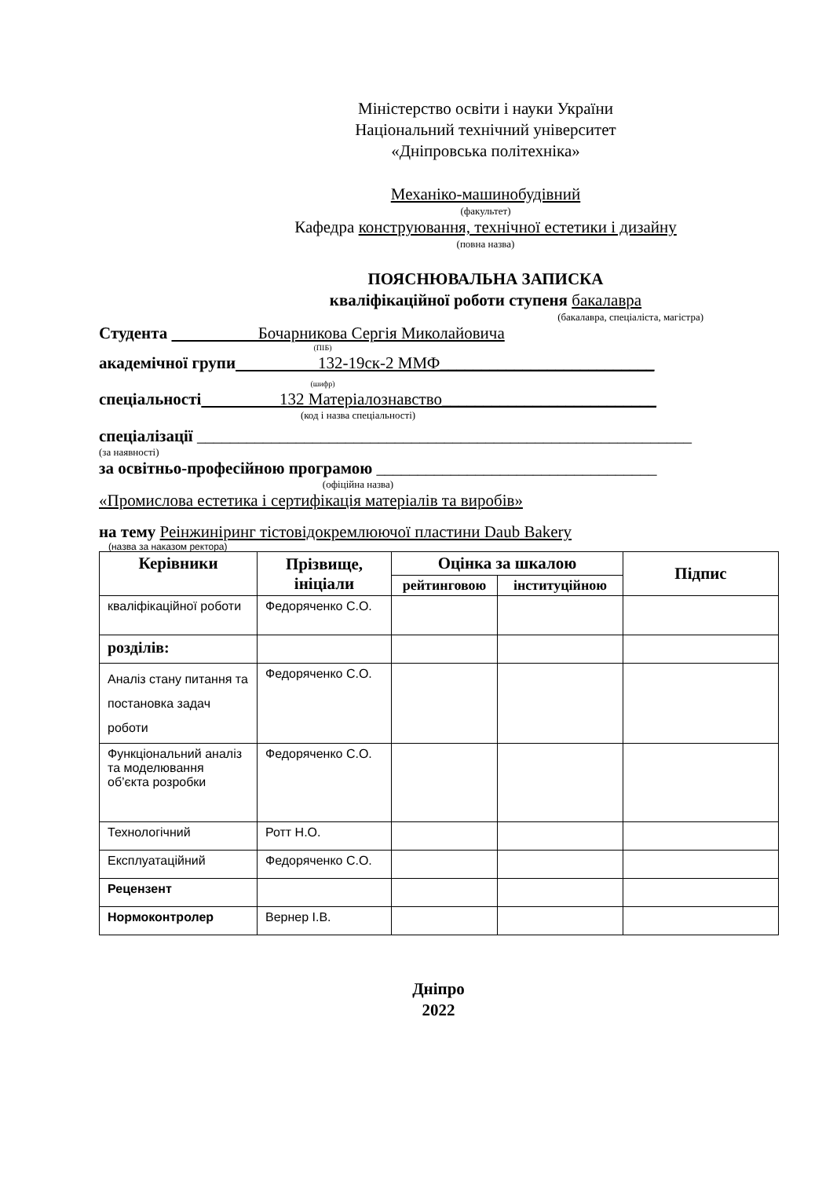Міністерство освіти і науки України
Національний технічний університет
«Дніпровська політехніка»
Механіко-машинобудівний
(факультет)
Кафедра конструювання, технічної естетики і дизайну
(повна назва)
ПОЯСНЮВАЛЬНА ЗАПИСКА
кваліфікаційної роботи ступеня бакалавра
(бакалавра, спеціаліста, магістра)
Студента Бочарникова Сергія Миколайовича
(ПІБ)
академічної групи 132-19ск-2 ММФ__________________________
(шифр)
спеціальності 132 Матеріалознавство__________________________
(код і назва спеціальності)
спеціалізації ____________________________________________________________
(за наявності)
за освітньо-професійною програмою __________________________________
(офіційна назва)
«Промислова естетика і сертифікація матеріалів та виробів»
на тему Реінжиніринг тістовідокремлюючої пластини Daub Bakery
(назва за наказом ректора)
| Керівники | Прізвище, ініціали | Оцінка за шкалою | | Підпис |
| --- | --- | --- | --- | --- |
| | | рейтинговою | інституційною | |
| кваліфікаційної роботи | Федоряченко С.О. | | | |
| розділів: | | | | |
| Аналіз стану питання та постановка задач роботи | Федоряченко С.О. | | | |
| Функціональний аналіз та моделювання об’єкта розробки | Федоряченко С.О. | | | |
| Технологічний | Ротт Н.О. | | | |
| Експлуатаційний | Федоряченко С.О. | | | |
| Рецензент | | | | |
| Нормоконтролер | Вернер І.В. | | | |
Дніпро
2022